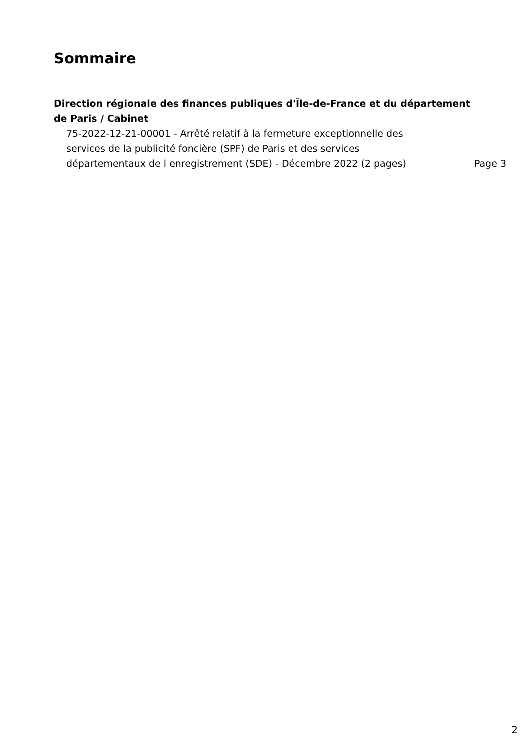Sommaire
Direction régionale des finances publiques d'Île-de-France et du département de Paris / Cabinet
75-2022-12-21-00001 - Arrêté relatif à la fermeture exceptionnelle des services de la publicité foncière (SPF) de Paris et des services départementaux de l enregistrement (SDE) - Décembre 2022 (2 pages)
Page 3
2